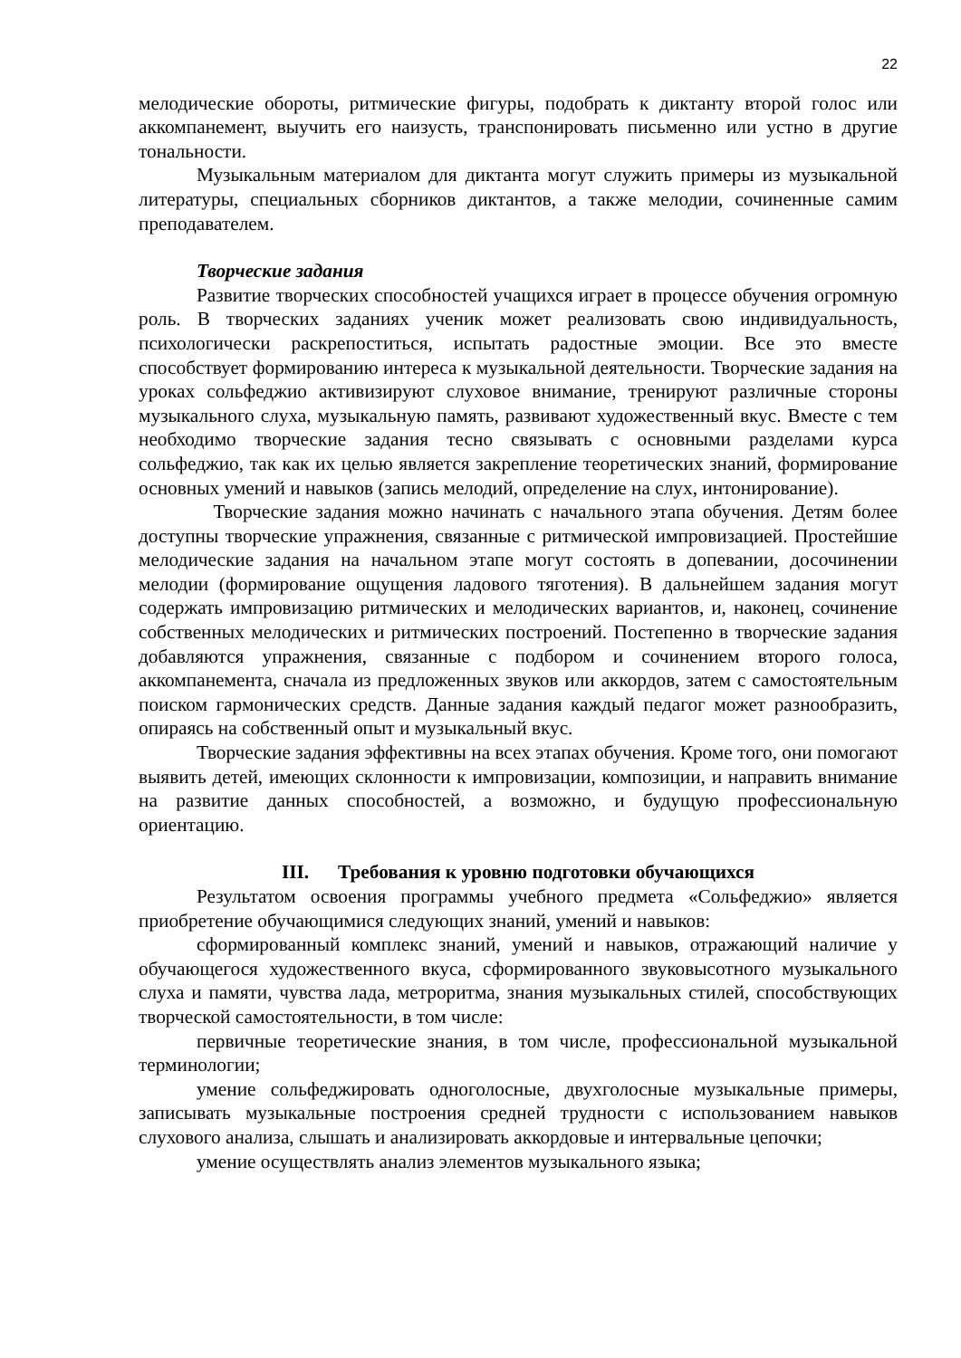22
мелодические обороты, ритмические фигуры, подобрать к диктанту второй голос или аккомпанемент, выучить его наизусть, транспонировать письменно или устно в другие тональности.
Музыкальным материалом для диктанта могут служить примеры из музыкальной литературы, специальных сборников диктантов, а также мелодии, сочиненные самим преподавателем.
Творческие задания
Развитие творческих способностей учащихся играет в процессе обучения огромную роль. В творческих заданиях ученик может реализовать свою индивидуальность, психологически раскрепоститься, испытать радостные эмоции. Все это вместе способствует формированию интереса к музыкальной деятельности. Творческие задания на уроках сольфеджио активизируют слуховое внимание, тренируют различные стороны музыкального слуха, музыкальную память, развивают художественный вкус. Вместе с тем необходимо творческие задания тесно связывать с основными разделами курса сольфеджио, так как их целью является закрепление теоретических знаний, формирование основных умений и навыков (запись мелодий, определение на слух, интонирование).
Творческие задания можно начинать с начального этапа обучения. Детям более доступны творческие упражнения, связанные с ритмической импровизацией. Простейшие мелодические задания на начальном этапе могут состоять в допевании, досочинении мелодии (формирование ощущения ладового тяготения). В дальнейшем задания могут содержать импровизацию ритмических и мелодических вариантов, и, наконец, сочинение собственных мелодических и ритмических построений. Постепенно в творческие задания добавляются упражнения, связанные с подбором и сочинением второго голоса, аккомпанемента, сначала из предложенных звуков или аккордов, затем с самостоятельным поиском гармонических средств. Данные задания каждый педагог может разнообразить, опираясь на собственный опыт и музыкальный вкус.
Творческие задания эффективны на всех этапах обучения. Кроме того, они помогают выявить детей, имеющих склонности к импровизации, композиции, и направить внимание на развитие данных способностей, а возможно, и будущую профессиональную ориентацию.
III. Требования к уровню подготовки обучающихся
Результатом освоения программы учебного предмета «Сольфеджио» является приобретение обучающимися следующих знаний, умений и навыков:
сформированный комплекс знаний, умений и навыков, отражающий наличие у обучающегося художественного вкуса, сформированного звуковысотного музыкального слуха и памяти, чувства лада, метроритма, знания музыкальных стилей, способствующих творческой самостоятельности, в том числе:
первичные теоретические знания, в том числе, профессиональной музыкальной терминологии;
умение сольфеджировать одноголосные, двухголосные музыкальные примеры, записывать музыкальные построения средней трудности с использованием навыков слухового анализа, слышать и анализировать аккордовые и интервальные цепочки;
умение осуществлять анализ элементов музыкального языка;